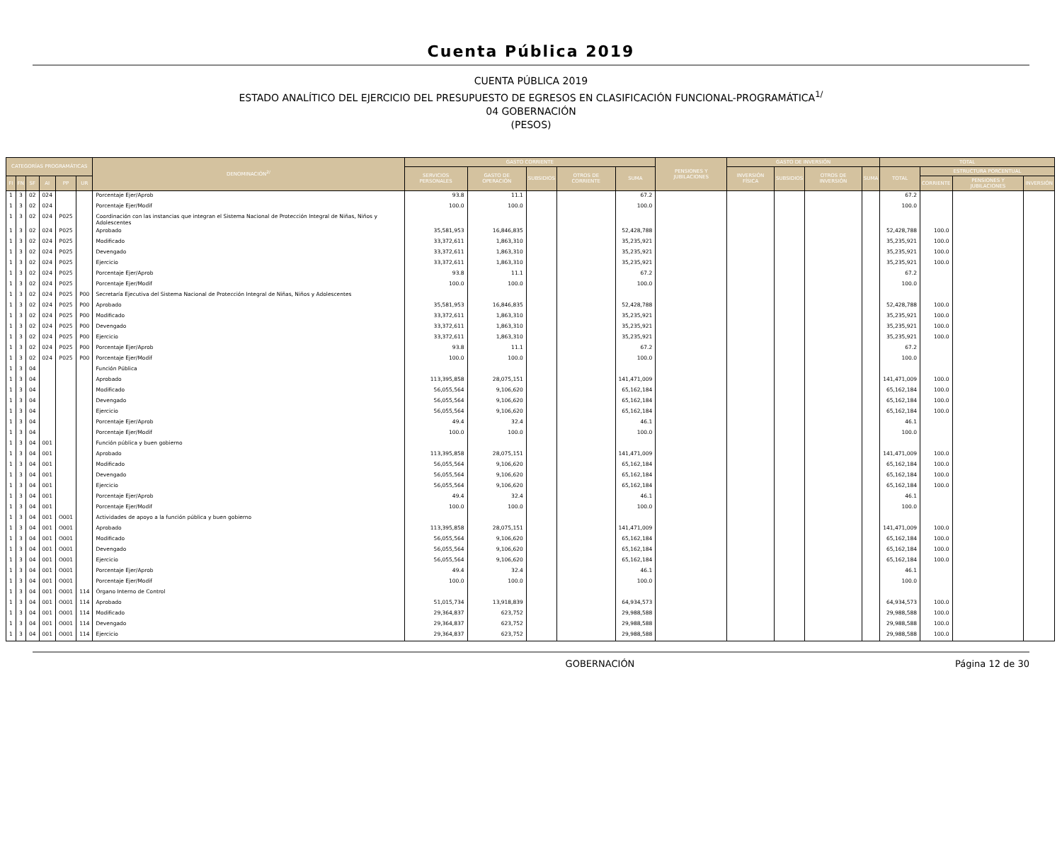Cuenta Pública 2019
CUENTA PÚBLICA 2019
ESTADO ANALÍTICO DEL EJERCICIO DEL PRESUPUESTO DE EGRESOS EN CLASIFICACIÓN FUNCIONAL-PROGRAMÁTICA<sup>1/</sup>
04 GOBERNACIÓN
(PESOS)
| CATEGORÍAS PROGRAMÁTICAS | | | | | | DENOMINACIÓN<sup>2/</sup> | GASTO CORRIENTE | | | | | PENSIONES Y JUBILACIONES | GASTO DE INVERSIÓN | | | | TOTAL | | | |
| --- | --- | --- | --- | --- | --- | --- | --- | --- | --- | --- | --- | --- | --- | --- | --- | --- | --- | --- | --- | --- |
| | | | | | | | SERVICIOS PERSONALES | GASTO DE OPERACIÓN | SUBSIDIOS | OTROS DE CORRIENTE | SUMA | | INVERSIÓN FÍSICA | SUBSIDIOS | OTROS DE INVERSIÓN | SUMA | TOTAL | ESTRUCTURA PORCENTUAL | | |
| FI | FN | SF | AI | PP | UR | | | | | | | | | | | | | CORRIENTE | PENSIONES Y JUBILACIONES | INVERSIÓN |
| 1 | 3 | 02 | 024 | | | Porcentaje Ejer/Aprob | 93.8 | 11.1 | | | 67.2 | | | | | | 67.2 | | | |
| 1 | 3 | 02 | 024 | | | Porcentaje Ejer/Modif | 100.0 | 100.0 | | | 100.0 | | | | | | 100.0 | | | |
| 1 | 3 | 02 | 024 | P025 | | Coordinación con las instancias que integran el Sistema Nacional de Protección Integral de Niñas, Niños y Adolescentes | | | | | | | | | | | | | | |
| 1 | 3 | 02 | 024 | P025 | | Aprobado | 35,581,953 | 16,846,835 | | | 52,428,788 | | | | | | 52,428,788 | 100.0 | | |
| 1 | 3 | 02 | 024 | P025 | | Modificado | 33,372,611 | 1,863,310 | | | 35,235,921 | | | | | | 35,235,921 | 100.0 | | |
| 1 | 3 | 02 | 024 | P025 | | Devengado | 33,372,611 | 1,863,310 | | | 35,235,921 | | | | | | 35,235,921 | 100.0 | | |
| 1 | 3 | 02 | 024 | P025 | | Ejercicio | 33,372,611 | 1,863,310 | | | 35,235,921 | | | | | | 35,235,921 | 100.0 | | |
| 1 | 3 | 02 | 024 | P025 | | Porcentaje Ejer/Aprob | 93.8 | 11.1 | | | 67.2 | | | | | | 67.2 | | | |
| 1 | 3 | 02 | 024 | P025 | | Porcentaje Ejer/Modif | 100.0 | 100.0 | | | 100.0 | | | | | | 100.0 | | | |
| 1 | 3 | 02 | 024 | P025 | P00 | Secretaría Ejecutiva del Sistema Nacional de Protección Integral de Niñas, Niños y Adolescentes | | | | | | | | | | | | | | |
| 1 | 3 | 02 | 024 | P025 | P00 | Aprobado | 35,581,953 | 16,846,835 | | | 52,428,788 | | | | | | 52,428,788 | 100.0 | | |
| 1 | 3 | 02 | 024 | P025 | P00 | Modificado | 33,372,611 | 1,863,310 | | | 35,235,921 | | | | | | 35,235,921 | 100.0 | | |
| 1 | 3 | 02 | 024 | P025 | P00 | Devengado | 33,372,611 | 1,863,310 | | | 35,235,921 | | | | | | 35,235,921 | 100.0 | | |
| 1 | 3 | 02 | 024 | P025 | P00 | Ejercicio | 33,372,611 | 1,863,310 | | | 35,235,921 | | | | | | 35,235,921 | 100.0 | | |
| 1 | 3 | 02 | 024 | P025 | P00 | Porcentaje Ejer/Aprob | 93.8 | 11.1 | | | 67.2 | | | | | | 67.2 | | | |
| 1 | 3 | 02 | 024 | P025 | P00 | Porcentaje Ejer/Modif | 100.0 | 100.0 | | | 100.0 | | | | | | 100.0 | | | |
| 1 | 3 | 04 | | | | Función Pública | | | | | | | | | | | | | | |
| 1 | 3 | 04 | | | | Aprobado | 113,395,858 | 28,075,151 | | | 141,471,009 | | | | | | 141,471,009 | 100.0 | | |
| 1 | 3 | 04 | | | | Modificado | 56,055,564 | 9,106,620 | | | 65,162,184 | | | | | | 65,162,184 | 100.0 | | |
| 1 | 3 | 04 | | | | Devengado | 56,055,564 | 9,106,620 | | | 65,162,184 | | | | | | 65,162,184 | 100.0 | | |
| 1 | 3 | 04 | | | | Ejercicio | 56,055,564 | 9,106,620 | | | 65,162,184 | | | | | | 65,162,184 | 100.0 | | |
| 1 | 3 | 04 | | | | Porcentaje Ejer/Aprob | 49.4 | 32.4 | | | 46.1 | | | | | | 46.1 | | | |
| 1 | 3 | 04 | | | | Porcentaje Ejer/Modif | 100.0 | 100.0 | | | 100.0 | | | | | | 100.0 | | | |
| 1 | 3 | 04 | 001 | | | Función pública y buen gobierno | | | | | | | | | | | | | | |
| 1 | 3 | 04 | 001 | | | Aprobado | 113,395,858 | 28,075,151 | | | 141,471,009 | | | | | | 141,471,009 | 100.0 | | |
| 1 | 3 | 04 | 001 | | | Modificado | 56,055,564 | 9,106,620 | | | 65,162,184 | | | | | | 65,162,184 | 100.0 | | |
| 1 | 3 | 04 | 001 | | | Devengado | 56,055,564 | 9,106,620 | | | 65,162,184 | | | | | | 65,162,184 | 100.0 | | |
| 1 | 3 | 04 | 001 | | | Ejercicio | 56,055,564 | 9,106,620 | | | 65,162,184 | | | | | | 65,162,184 | 100.0 | | |
| 1 | 3 | 04 | 001 | | | Porcentaje Ejer/Aprob | 49.4 | 32.4 | | | 46.1 | | | | | | 46.1 | | | |
| 1 | 3 | 04 | 001 | | | Porcentaje Ejer/Modif | 100.0 | 100.0 | | | 100.0 | | | | | | 100.0 | | | |
| 1 | 3 | 04 | 001 | O001 | | Actividades de apoyo a la función pública y buen gobierno | | | | | | | | | | | | | | |
| 1 | 3 | 04 | 001 | O001 | | Aprobado | 113,395,858 | 28,075,151 | | | 141,471,009 | | | | | | 141,471,009 | 100.0 | | |
| 1 | 3 | 04 | 001 | O001 | | Modificado | 56,055,564 | 9,106,620 | | | 65,162,184 | | | | | | 65,162,184 | 100.0 | | |
| 1 | 3 | 04 | 001 | O001 | | Devengado | 56,055,564 | 9,106,620 | | | 65,162,184 | | | | | | 65,162,184 | 100.0 | | |
| 1 | 3 | 04 | 001 | O001 | | Ejercicio | 56,055,564 | 9,106,620 | | | 65,162,184 | | | | | | 65,162,184 | 100.0 | | |
| 1 | 3 | 04 | 001 | O001 | | Porcentaje Ejer/Aprob | 49.4 | 32.4 | | | 46.1 | | | | | | 46.1 | | | |
| 1 | 3 | 04 | 001 | O001 | | Porcentaje Ejer/Modif | 100.0 | 100.0 | | | 100.0 | | | | | | 100.0 | | | |
| 1 | 3 | 04 | 001 | O001 | 114 | Órgano Interno de Control | | | | | | | | | | | | | | |
| 1 | 3 | 04 | 001 | O001 | 114 | Aprobado | 51,015,734 | 13,918,839 | | | 64,934,573 | | | | | | 64,934,573 | 100.0 | | |
| 1 | 3 | 04 | 001 | O001 | 114 | Modificado | 29,364,837 | 623,752 | | | 29,988,588 | | | | | | 29,988,588 | 100.0 | | |
| 1 | 3 | 04 | 001 | O001 | 114 | Devengado | 29,364,837 | 623,752 | | | 29,988,588 | | | | | | 29,988,588 | 100.0 | | |
| 1 | 3 | 04 | 001 | O001 | 114 | Ejercicio | 29,364,837 | 623,752 | | | 29,988,588 | | | | | | 29,988,588 | 100.0 | | |
GOBERNACIÓN Página 12 de 30